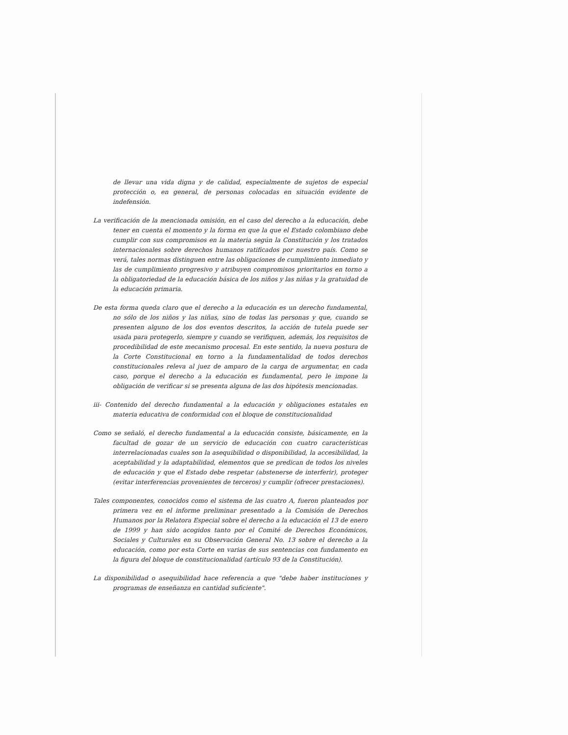de llevar una vida digna y de calidad, especialmente de sujetos de especial protección o, en general, de personas colocadas en situación evidente de indefensión.
La verificación de la mencionada omisión, en el caso del derecho a la educación, debe tener en cuenta el momento y la forma en que la que el Estado colombiano debe cumplir con sus compromisos en la materia según la Constitución y los tratados internacionales sobre derechos humanos ratificados por nuestro país. Como se verá, tales normas distinguen entre las obligaciones de cumplimiento inmediato y las de cumplimiento progresivo y atribuyen compromisos prioritarios en torno a la obligatoriedad de la educación básica de los niños y las niñas y la gratuidad de la educación primaria.
De esta forma queda claro que el derecho a la educación es un derecho fundamental, no sólo de los niños y las niñas, sino de todas las personas y que, cuando se presenten alguno de los dos eventos descritos, la acción de tutela puede ser usada para protegerlo, siempre y cuando se verifiquen, además, los requisitos de procedibilidad de este mecanismo procesal. En este sentido, la nueva postura de la Corte Constitucional en torno a la fundamentalidad de todos derechos constitucionales releva al juez de amparo de la carga de argumentar, en cada caso, porque el derecho a la educación es fundamental, pero le impone la obligación de verificar si se presenta alguna de las dos hipótesis mencionadas.
iii- Contenido del derecho fundamental a la educación y obligaciones estatales en materia educativa de conformidad con el bloque de constitucionalidad
Como se señaló, el derecho fundamental a la educación consiste, básicamente, en la facultad de gozar de un servicio de educación con cuatro características interrelacionadas cuales son la asequibilidad o disponibilidad, la accesibilidad, la aceptabilidad y la adaptabilidad, elementos que se predican de todos los niveles de educación y que el Estado debe respetar (abstenerse de interferir), proteger (evitar interferencias provenientes de terceros) y cumplir (ofrecer prestaciones).
Tales componentes, conocidos como el sistema de las cuatro A, fueron planteados por primera vez en el informe preliminar presentado a la Comisión de Derechos Humanos por la Relatora Especial sobre el derecho a la educación el 13 de enero de 1999 y han sido acogidos tanto por el Comité de Derechos Económicos, Sociales y Culturales en su Observación General No. 13 sobre el derecho a la educación, como por esta Corte en varias de sus sentencias con fundamento en la figura del bloque de constitucionalidad (artículo 93 de la Constitución).
La disponibilidad o asequibilidad hace referencia a que "debe haber instituciones y programas de enseñanza en cantidad suficiente".